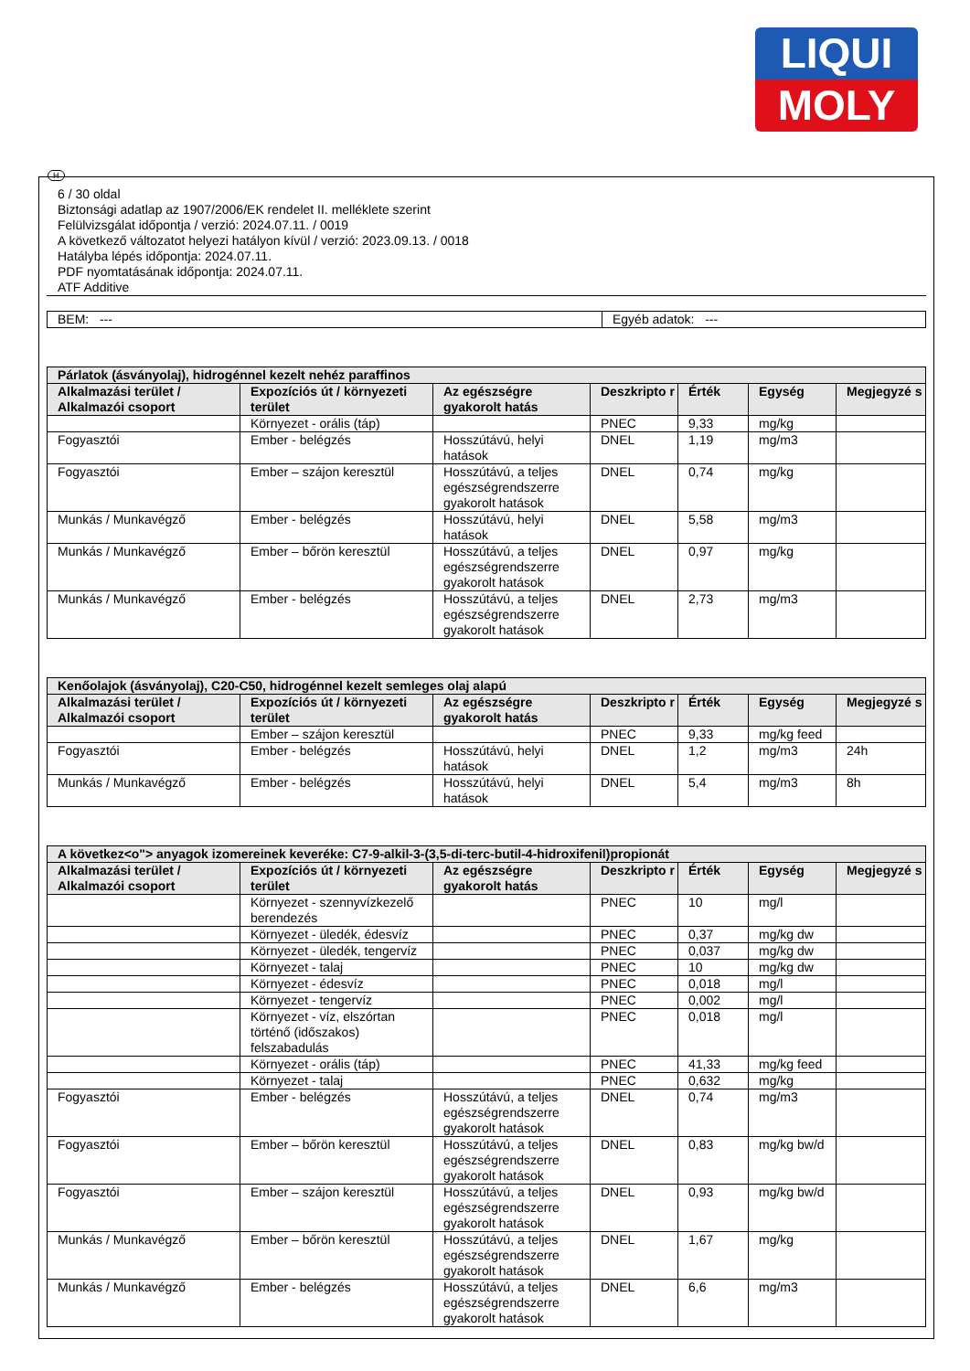LIQUI
MOLY
H
6 / 30 oldal
Biztonsági adatlap az 1907/2006/EK rendelet II. melléklete szerint
Felülvizsgálat időpontja / verzió: 2024.07.11. / 0019
A következő változatot helyezi hatályon kívül / verzió: 2023.09.13. / 0018
Hatályba lépés időpontja: 2024.07.11.
PDF nyomtatásának időpontja: 2024.07.11.
ATF Additive
| BEM: --- | Egyéb adatok: --- |
| Párlatok (ásványolaj), hidrogénnel kezelt nehéz paraffinos | | | | | | |
| Alkalmazási terület / Alkalmazói csoport | Expozíciós út / környezeti terület | Az egészségre gyakorolt hatás | Deszkripto r | Érték | Egység | Megjegyzé s |
| | Környezet - orális (táp) | | PNEC | 9,33 | mg/kg | |
| Fogyasztói | Ember - belégzés | Hosszútávú, helyi hatások | DNEL | 1,19 | mg/m3 | |
| Fogyasztói | Ember – szájon keresztül | Hosszútávú, a teljes egészségrendszerre gyakorolt hatások | DNEL | 0,74 | mg/kg | |
| Munkás / Munkavégző | Ember - belégzés | Hosszútávú, helyi hatások | DNEL | 5,58 | mg/m3 | |
| Munkás / Munkavégző | Ember – bőrön keresztül | Hosszútávú, a teljes egészségrendszerre gyakorolt hatások | DNEL | 0,97 | mg/kg | |
| Munkás / Munkavégző | Ember - belégzés | Hosszútávú, a teljes egészségrendszerre gyakorolt hatások | DNEL | 2,73 | mg/m3 | |
| Kenőolajok (ásványolaj), C20-C50, hidrogénnel kezelt semleges olaj alapú | | | | | | |
| Alkalmazási terület / Alkalmazói csoport | Expozíciós út / környezeti terület | Az egészségre gyakorolt hatás | Deszkripto r | Érték | Egység | Megjegyzé s |
| | Ember – szájon keresztül | | PNEC | 9,33 | mg/kg feed | |
| Fogyasztói | Ember - belégzés | Hosszútávú, helyi hatások | DNEL | 1,2 | mg/m3 | 24h |
| Munkás / Munkavégző | Ember - belégzés | Hosszútávú, helyi hatások | DNEL | 5,4 | mg/m3 | 8h |
| A következ<o"> anyagok izomereinek keveréke: C7-9-alkil-3-(3,5-di-terc-butil-4-hidroxifenil)propionát | | | | | | |
| Alkalmazási terület / Alkalmazói csoport | Expozíciós út / környezeti terület | Az egészségre gyakorolt hatás | Deszkripto r | Érték | Egység | Megjegyzé s |
| | Környezet - szennyvízkezelő berendezés | | PNEC | 10 | mg/l | |
| | Környezet - üledék, édesvíz | | PNEC | 0,37 | mg/kg dw | |
| | Környezet - üledék, tengervíz | | PNEC | 0,037 | mg/kg dw | |
| | Környezet - talaj | | PNEC | 10 | mg/kg dw | |
| | Környezet - édesvíz | | PNEC | 0,018 | mg/l | |
| | Környezet - tengervíz | | PNEC | 0,002 | mg/l | |
| | Környezet - víz, elszórtan történő (időszakos) felszabadulás | | PNEC | 0,018 | mg/l | |
| | Környezet - orális (táp) | | PNEC | 41,33 | mg/kg feed | |
| | Környezet - talaj | | PNEC | 0,632 | mg/kg | |
| Fogyasztói | Ember - belégzés | Hosszútávú, a teljes egészségrendszerre gyakorolt hatások | DNEL | 0,74 | mg/m3 | |
| Fogyasztói | Ember – bőrön keresztül | Hosszútávú, a teljes egészségrendszerre gyakorolt hatások | DNEL | 0,83 | mg/kg bw/d | |
| Fogyasztói | Ember – szájon keresztül | Hosszútávú, a teljes egészségrendszerre gyakorolt hatások | DNEL | 0,93 | mg/kg bw/d | |
| Munkás / Munkavégző | Ember – bőrön keresztül | Hosszútávú, a teljes egészségrendszerre gyakorolt hatások | DNEL | 1,67 | mg/kg | |
| Munkás / Munkavégző | Ember - belégzés | Hosszútávú, a teljes egészségrendszerre gyakorolt hatások | DNEL | 6,6 | mg/m3 | |